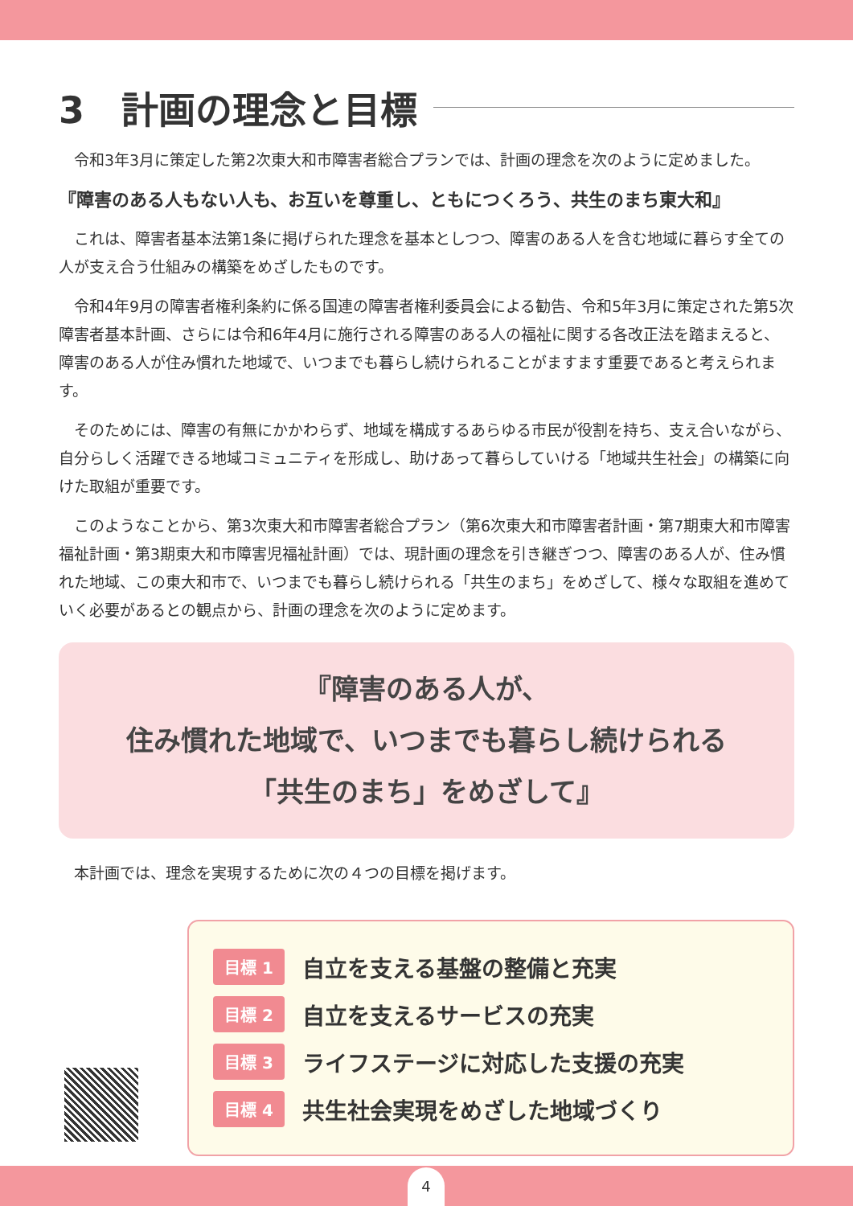3　計画の理念と目標
令和3年3月に策定した第2次東大和市障害者総合プランでは、計画の理念を次のように定めました。
『障害のある人もない人も、お互いを尊重し、ともにつくろう、共生のまち東大和』
これは、障害者基本法第1条に掲げられた理念を基本としつつ、障害のある人を含む地域に暮らす全ての人が支え合う仕組みの構築をめざしたものです。
令和4年9月の障害者権利条約に係る国連の障害者権利委員会による勧告、令和5年3月に策定された第5次障害者基本計画、さらには令和6年4月に施行される障害のある人の福祉に関する各改正法を踏まえると、障害のある人が住み慣れた地域で、いつまでも暮らし続けられることがますます重要であると考えられます。
そのためには、障害の有無にかかわらず、地域を構成するあらゆる市民が役割を持ち、支え合いながら、自分らしく活躍できる地域コミュニティを形成し、助けあって暮らしていける「地域共生社会」の構築に向けた取組が重要です。
このようなことから、第3次東大和市障害者総合プラン（第6次東大和市障害者計画・第7期東大和市障害福祉計画・第3期東大和市障害児福祉計画）では、現計画の理念を引き継ぎつつ、障害のある人が、住み慣れた地域、この東大和市で、いつまでも暮らし続けられる「共生のまち」をめざして、様々な取組を進めていく必要があるとの観点から、計画の理念を次のように定めます。
『障害のある人が、
住み慣れた地域で、いつまでも暮らし続けられる
「共生のまち」をめざして』
本計画では、理念を実現するために次の４つの目標を掲げます。
目標 1 自立を支える基盤の整備と充実
目標 2 自立を支えるサービスの充実
目標 3 ライフステージに対応した支援の充実
目標 4 共生社会実現をめざした地域づくり
4